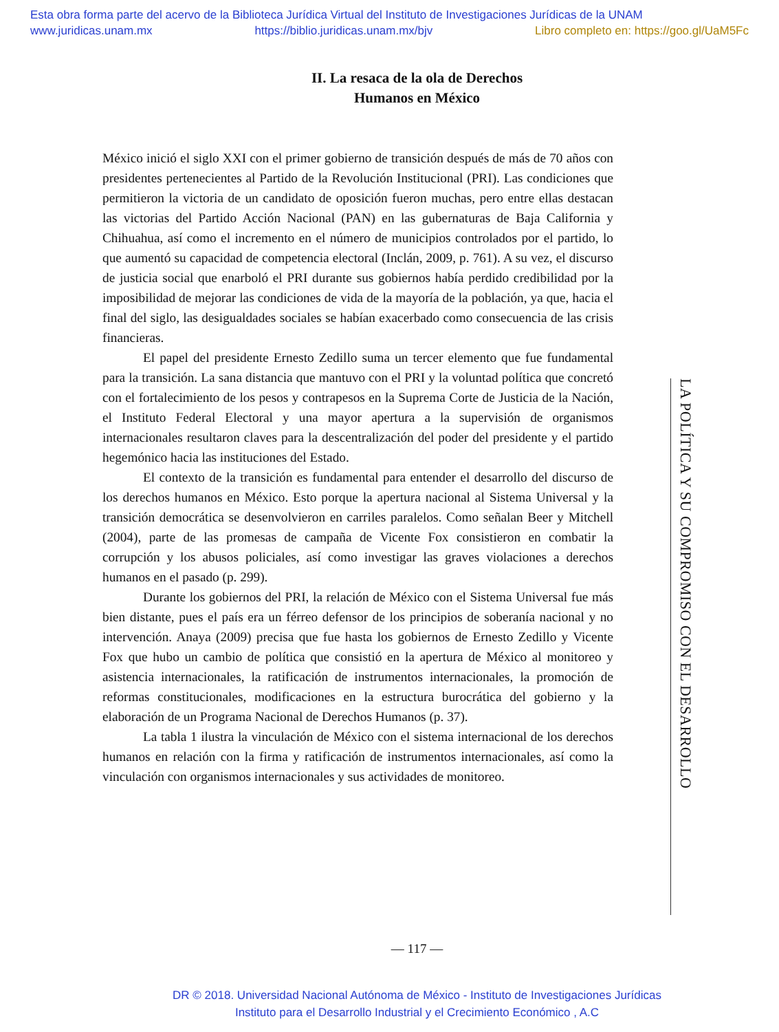Esta obra forma parte del acervo de la Biblioteca Jurídica Virtual del Instituto de Investigaciones Jurídicas de la UNAM
www.juridicas.unam.mx https://biblio.juridicas.unam.mx/bjv Libro completo en: https://goo.gl/UaM5Fc
II. La resaca de la ola de Derechos
Humanos en México
México inició el siglo XXI con el primer gobierno de transición después de más de 70 años con presidentes pertenecientes al Partido de la Revolución Institucional (PRI). Las condiciones que permitieron la victoria de un candidato de oposición fueron muchas, pero entre ellas destacan las victorias del Partido Acción Nacional (PAN) en las gubernaturas de Baja California y Chihuahua, así como el incremento en el número de municipios controlados por el partido, lo que aumentó su capacidad de competencia electoral (Inclán, 2009, p. 761). A su vez, el discurso de justicia social que enarboló el PRI durante sus gobiernos había perdido credibilidad por la imposibilidad de mejorar las condiciones de vida de la mayoría de la población, ya que, hacia el final del siglo, las desigualdades sociales se habían exacerbado como consecuencia de las crisis financieras.
El papel del presidente Ernesto Zedillo suma un tercer elemento que fue fundamental para la transición. La sana distancia que mantuvo con el PRI y la voluntad política que concretó con el fortalecimiento de los pesos y contrapesos en la Suprema Corte de Justicia de la Nación, el Instituto Federal Electoral y una mayor apertura a la supervisión de organismos internacionales resultaron claves para la descentralización del poder del presidente y el partido hegemónico hacia las instituciones del Estado.
El contexto de la transición es fundamental para entender el desarrollo del discurso de los derechos humanos en México. Esto porque la apertura nacional al Sistema Universal y la transición democrática se desenvolvieron en carriles paralelos. Como señalan Beer y Mitchell (2004), parte de las promesas de campaña de Vicente Fox consistieron en combatir la corrupción y los abusos policiales, así como investigar las graves violaciones a derechos humanos en el pasado (p. 299).
Durante los gobiernos del PRI, la relación de México con el Sistema Universal fue más bien distante, pues el país era un férreo defensor de los principios de soberanía nacional y no intervención. Anaya (2009) precisa que fue hasta los gobiernos de Ernesto Zedillo y Vicente Fox que hubo un cambio de política que consistió en la apertura de México al monitoreo y asistencia internacionales, la ratificación de instrumentos internacionales, la promoción de reformas constitucionales, modificaciones en la estructura burocrática del gobierno y la elaboración de un Programa Nacional de Derechos Humanos (p. 37).
La tabla 1 ilustra la vinculación de México con el sistema internacional de los derechos humanos en relación con la firma y ratificación de instrumentos internacionales, así como la vinculación con organismos internacionales y sus actividades de monitoreo.
LA POLÍTICA Y SU COMPROMISO CON EL DESARROLLO
— 117 —
DR © 2018. Universidad Nacional Autónoma de México - Instituto de Investigaciones Jurídicas
Instituto para el Desarrollo Industrial y el Crecimiento Económico , A.C